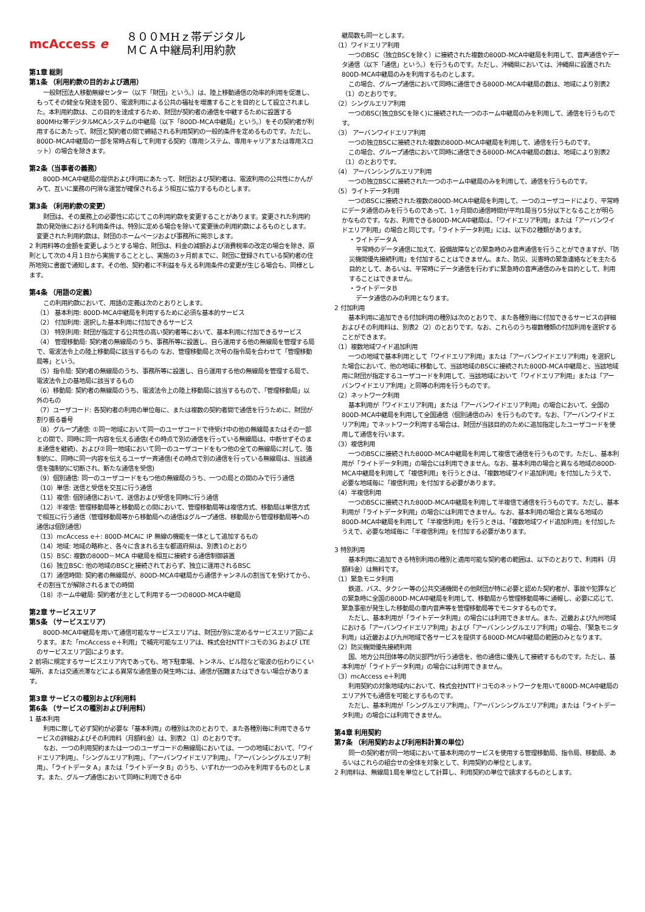mcAccess e
８００MHｚ帯デジタル
ＭＣＡ中継局利用約款
第1章 総則
第1条 （利用約款の目的および適用）
一般財団法人移動無線センター（以下「財団」という。）は、陸上移動通信の効率的利用を促進し、もってその健全な発達を図り、電波利用による公共の福祉を増進することを目的として設立されました。本利用約款は、この目的を達成するため、財団が契約者の通信を中継するために設置する800MHz帯デジタルMCAシステムの中継局（以下「800D-MCA中継局」という。）をその契約者が利用するにあたって、財団と契約者の間で締結される利用契約の一般的条件を定めるものです。ただし、800D-MCA中継局の一部を常時占有して利用する契約（専用システム、専用キャリアまたは専用スロット）の場合を除きます。
第2条（当事者の義務）
800D-MCA中継局の提供および利用にあたって、財団および契約者は、電波利用の公共性にかんがみて、互いに業務の円滑な運営が確保されるよう相互に協力するものとします。
第3条 （利用約款の変更）
財団は、その業務上の必要性に応じてこの利用約款を変更することがあります。変更された利用約款の発効後における利用条件は、特別に定める場合を除いて変更後の利用約款によるものとします。変更された利用約款は、財団のホームページおよび事務所に掲示します。
2 利用料等の金額を変更しようとする場合、財団は、料金の減額および消費税率の改定の場合を除き、原則として次の４月１日から実施することとし、実施の3ヶ月前までに、財団に登録されている契約者の住所地宛に書面で通知します。その他、契約者に不利益を与える利用条件の変更が生じる場合も、同様とします。
第4条 （用語の定義）
この利用約款において、用語の定義は次のとおりとします。
（1） 基本利用: 800D-MCA中継局を利用するために必須な基本的サービス
（2） 付加利用: 選択した基本利用に付加できるサービス
（3） 特別利用: 財団が指定する公共性の高い契約者等において、基本利用に付加できるサービス
（4） 管理移動局: 契約者の無線局のうち、事務所等に設置し、自ら運用する他の無線局を管理する局で、電波法令上の陸上移動局に該当するもの なお、管理移動局と次号の指令局を合わせて「管理移動局等」という。
（5）指令局: 契約者の無線局のうち、事務所等に設置し、自ら運用する他の無線局を管理する局で、電波法令上の基地局に該当するもの
（6）移動局: 契約者の無線局のうち、電波法令上の陸上移動局に該当するもので、「管理移動局」以外のもの
（7）ユーザコード: 各契約者の利用の単位毎に、または複数の契約者間で通信を行うために、財団が割り振る番号
（8）グループ通信: ①同一地域において同一のユーザコードで待受け中の他の無線局またはその一部との間で、同時に同一内容を伝える通信(その時点で別の通信を行っている無線局は、中断せずそのまま通信を継続)、および②同一地域において同一のユーザコードをもつ他の全ての無線局に対して、強制的に、同時に同一内容を伝えるユーザー斉通信(その時点で別の通信を行っている無線局は、当該通信を強制的に切断され、新たな通信を受信)
（9）個別通信: 同一のユーザコードをもつ他の無線局のうち、一つの局との間のみで行う通信
（10）単信: 送信と受信を交互に行う通信
（11）複信: 個別通信において、送信および受信を同時に行う通信
（12）半複信: 管理移動局等と移動局との間において、管理移動局等は複信方式、移動局は単信方式で相互に行う通信（管理移動局等から移動局への通信はグループ通信、移動局から管理移動局等への通信は個別通信）
（13）mcAccess e＋: 800D-MCAに IP 無線の機能を一体として追加するもの
（14）地域: 地域の略称と、各々に含まれる主な都道府県は、別表1のとおり
（15）BSC: 複数の800D－MCA 中継局を相互に接続する通信制御装置
（16）独立BSC: 他の地域のBSCと接続されておらず、独立に運用されるBSC
（17）通信時間: 契約者の無線局が、800D-MCA中継局から通信チャンネルの割当てを受けてから、その割当てが解除されるまでの時間
（18）ホーム中継局: 契約者が主として利用する一つの800D-MCA中継局
第2章 サービスエリア
第5条 （サービスエリア）
800D-MCA中継局を用いて通信可能なサービスエリアは、財団が別に定めるサービスエリア図によります。また「mcAccess e＋利用」で補完可能なエリアは、株式会社NTTドコモの3G および LTE のサービスエリア図によります。
2 前項に規定するサービスエリア内であっても、地下駐車場、トンネル、ビル陰など電波の伝わりにくい場所、または交通渋滞などによる異常な通信量の発生時には、通信が困難またはできない場合があります。
第3章 サービスの種別および利用料
第6条 （サービスの種別および利用料）
1 基本利用
利用に際して必ず契約が必要な「基本利用」の種別は次のとおりで、また各種別毎に利用できるサービスの詳細およびその利用料（月額料金）は、別表2（1）のとおりです。
なお、一つの利用契約または一つのユーザコードの無線局においては、一つの地域において、「ワイドエリア利用」、「シングルエリア利用」、「アーバンワイドエリア利用」、「アーバンシングルエリア利用」、「ライトデータ A」または「ライトデータ B」のうち、いずれか一つのみを利用するものとします。また、グループ通信において同時に利用できる中
継局数も同一とします。
（1）ワイドエリア利用
一つのBSC（独立BSCを除く）に接続された複数の800D-MCA中継局を利用して、音声通信やデータ通信（以下「通信」という。）を行うものです。ただし、沖縄県においては、沖縄県に設置された800D-MCA中継局のみを利用するものとします。
この場合、グループ通信において同時に通信できる800D-MCA中継局の数は、地域により別表2（1）のとおりです。
（2）シングルエリア利用
一つのBSC(独立BSCを除く)に接続された一つのホーム中継局のみを利用して、通信を行うものです。
（3） アーバンワイドエリア利用
一つの独立BSCに接続された複数の800D-MCA中継局を利用して、通信を行うものです。
この場合、グループ通信において同時に通信できる800D-MCA中継局の数は、地域により別表2（1）のとおりです。
（4） アーバンシングルエリア利用
一つの独立BSCに接続された一つのホーム中継局のみを利用して、通信を行うものです。
（5）ライトデータ利用
一つのBSCに接続された複数の800D-MCA中継局を利用して、一つのユーザコードにより、平常時にデータ通信のみを行うものであって、1ヶ月間の通信時間が平均1局当り5分以下となることが明らかなものです。なお、利用できる800D-MCA中継局は、「ワイドエリア利用」または「アーバンワイドエリア利用」の場合と同じです。「ライトデータ利用」には、以下の2種類があります。
・ライトデータＡ
平常時のデータ通信に加えて、設備故障などの緊急時のみ音声通信を行うことができますが、「防災機関優先接続利用」を付加することはできません。また、防災、災害時の緊急連絡などを主たる目的として、あるいは、平常時にデータ通信を行わずに緊急時の音声通信のみを目的として、利用することはできません。
・ライトデータＢ
データ通信のみの利用となります。
2 付加利用
基本利用に追加できる付加利用の種別は次のとおりで、また各種別毎に付加できるサービスの詳細およびその利用料は、別表2（2）のとおりです。なお、これらのうち複数種類の付加利用を選択することができます。
（1）複数地域ワイド追加利用
一つの地域で基本利用として「ワイドエリア利用」または「アーバンワイドエリア利用」を選択した場合において、他の地域に移動して、当該地域のBSCに接続された800D-MCA中継局と、当該地域用に財団が指定するユーザコードを利用して、当該地域において「ワイドエリア利用」または「アーバンワイドエリア利用」と同等の利用を行うものです。
（2）ネットワーク利用
基本利用が「ワイドエリア利用」または「アーバンワイドエリア利用」の場合において、全国の800D-MCA中継局を利用して全国通信（個別通信のみ）を行うものです。なお、「アーバンワイドエリア利用」でネットワーク利用する場合は、財団が当該目的のために追加指定したユーザコードを使用して通信を行います。
（3）複信利用
一つのBSCに接続された800D-MCA中継局を利用して複信で通信を行うものです。ただし、基本利用が「ライトデータ利用」の場合には利用できません。なお、基本利用の場合と異なる地域の800D-MCA中継局を利用して「複信利用」を行うときは、「複数地域ワイド追加利用」を付加したうえで、必要な地域毎に「複信利用」を付加する必要があります。
（4）半複信利用
一つのBSCに接続された800D-MCA中継局を利用して半複信で通信を行うものです。ただし、基本利用が「ライトデータ利用」の場合には利用できません。なお、基本利用の場合と異なる地域の800D-MCA中継局を利用して「半複信利用」を行うときは、「複数地域ワイド追加利用」を付加したうえで、必要な地域毎に「半複信利用」を付加する必要があります。
3 特別利用
基本利用に追加できる特別利用の種別と適用可能な契約者の範囲は、以下のとおりで、利用料（月額料金）は無料です。
（1）緊急モニタ利用
鉄道、バス、タクシー等の公共交通機関その他財団が特に必要と認めた契約者が、事故や犯罪などの緊急時に全国の800D-MCA中継局を利用して、移動局から管理移動局等に通報し、必要に応じて、緊急事態が発生した移動局の車内音声等を管理移動局等でモニタするものです。
ただし、基本利用が「ライトデータ利用」の場合には利用できません。また、近畿および九州地域における「アーバンワイドエリア利用」および「アーバンシングルエリア利用」の場合、「緊急モニタ利用」は近畿および九州地域で各サービスを提供する800D-MCA中継局の範囲のみとなります。
（2）防災機関優先接続利用
国、地方公共団体等の防災部門が行う通信を、他の通信に優先して接続するものです。ただし、基本利用が「ライトデータ利用」の場合には利用できません。
（3）mcAccess e＋利用
利用契約の対象地域内において、株式会社NTTドコモのネットワークを用いて800D-MCA中継局のエリア外でも通信を可能とするものです。
ただし、基本利用が「シングルエリア利用」、「アーバンシングルエリア利用」または「ライトデータ利用」の場合には利用できません。
第4章 利用契約
第7条 （利用契約および利用料計算の単位）
同一の契約者が同一地域において基本利用のサービスを使用する管理移動局、指令局、移動局、あるいはこれらの組合せの全体を対象として、利用契約の単位とします。
2 利用料は、無線局1局を単位として計算し、利用契約の単位で請求するものとします。